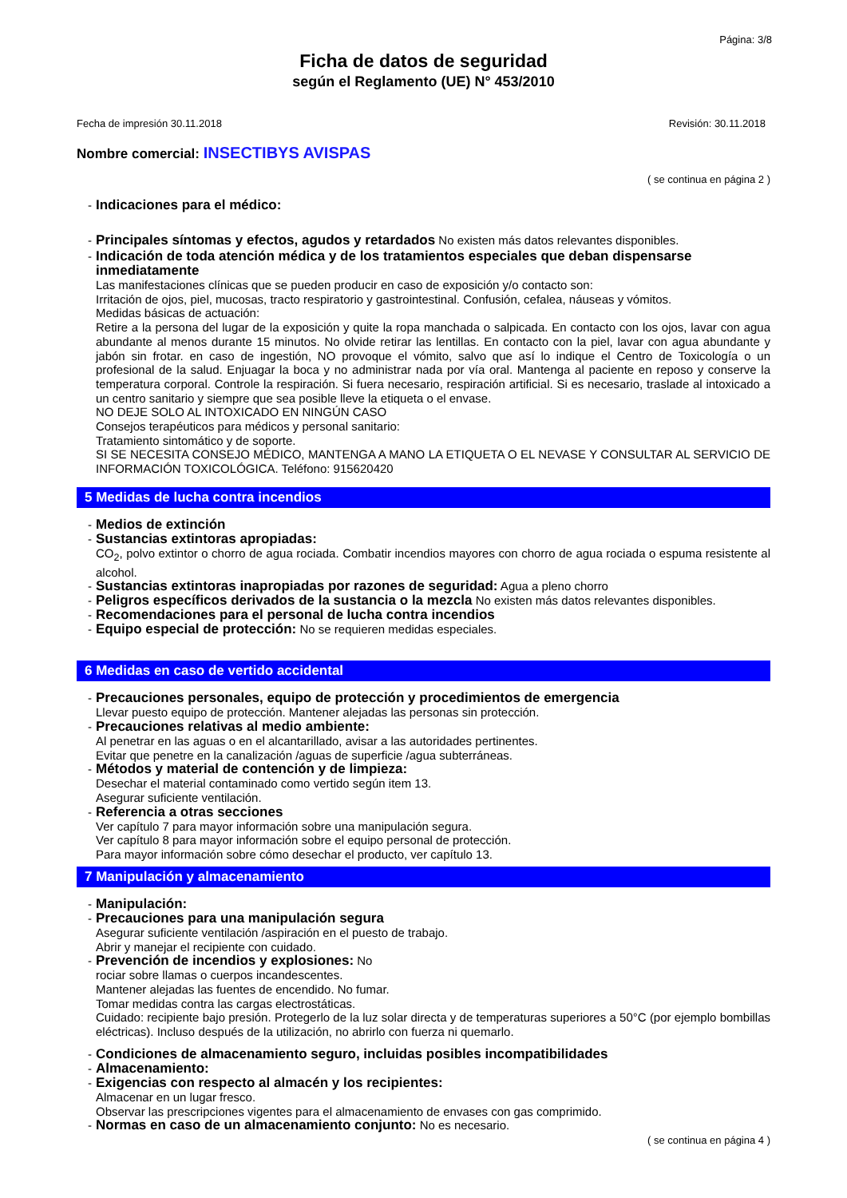Página: 3/8
Ficha de datos de seguridad
según el Reglamento (UE) N° 453/2010
Fecha de impresión 30.11.2018 Revisión: 30.11.2018
Nombre comercial: INSECTIBYS AVISPAS
( se continua en página 2 )
- Indicaciones para el médico:
- Principales síntomas y efectos, agudos y retardados No existen más datos relevantes disponibles.
- Indicación de toda atención médica y de los tratamientos especiales que deban dispensarse inmediatamente
Las manifestaciones clínicas que se pueden producir en caso de exposición y/o contacto son:
Irritación de ojos, piel, mucosas, tracto respiratorio y gastrointestinal. Confusión, cefalea, náuseas y vómitos.
Medidas básicas de actuación:
Retire a la persona del lugar de la exposición y quite la ropa manchada o salpicada. En contacto con los ojos, lavar con agua abundante al menos durante 15 minutos. No olvide retirar las lentillas. En contacto con la piel, lavar con agua abundante y jabón sin frotar. en caso de ingestión, NO provoque el vómito, salvo que así lo indique el Centro de Toxicología o un profesional de la salud. Enjuagar la boca y no administrar nada por vía oral. Mantenga al paciente en reposo y conserve la temperatura corporal. Controle la respiración. Si fuera necesario, respiración artificial. Si es necesario, traslade al intoxicado a un centro sanitario y siempre que sea posible lleve la etiqueta o el envase.
NO DEJE SOLO AL INTOXICADO EN NINGÚN CASO
Consejos terapéuticos para médicos y personal sanitario:
Tratamiento sintomático y de soporte.
SI SE NECESITA CONSEJO MÉDICO, MANTENGA A MANO LA ETIQUETA O EL NEVASE Y CONSULTAR AL SERVICIO DE INFORMACIÓN TOXICOLÓGICA. Teléfono: 915620420
5 Medidas de lucha contra incendios
- Medios de extinción
- Sustancias extintoras apropiadas:
CO<sub>2</sub>, polvo extintor o chorro de agua rociada. Combatir incendios mayores con chorro de agua rociada o espuma resistente al alcohol.
- Sustancias extintoras inapropiadas por razones de seguridad: Agua a pleno chorro
- Peligros específicos derivados de la sustancia o la mezcla No existen más datos relevantes disponibles.
- Recomendaciones para el personal de lucha contra incendios
- Equipo especial de protección: No se requieren medidas especiales.
6 Medidas en caso de vertido accidental
- Precauciones personales, equipo de protección y procedimientos de emergencia
Llevar puesto equipo de protección. Mantener alejadas las personas sin protección.
- Precauciones relativas al medio ambiente:
Al penetrar en las aguas o en el alcantarillado, avisar a las autoridades pertinentes.
Evitar que penetre en la canalización /aguas de superficie /agua subterráneas.
- Métodos y material de contención y de limpieza:
Desechar el material contaminado como vertido según item 13.
Asegurar suficiente ventilación.
- Referencia a otras secciones
Ver capítulo 7 para mayor información sobre una manipulación segura.
Ver capítulo 8 para mayor información sobre el equipo personal de protección.
Para mayor información sobre cómo desechar el producto, ver capítulo 13.
7 Manipulación y almacenamiento
- Manipulación:
- Precauciones para una manipulación segura
Asegurar suficiente ventilación /aspiración en el puesto de trabajo.
Abrir y manejar el recipiente con cuidado.
- Prevención de incendios y explosiones: No
rociar sobre llamas o cuerpos incandescentes.
Mantener alejadas las fuentes de encendido. No fumar.
Tomar medidas contra las cargas electrostáticas.
Cuidado: recipiente bajo presión. Protegerlo de la luz solar directa y de temperaturas superiores a 50°C (por ejemplo bombillas eléctricas). Incluso después de la utilización, no abrirlo con fuerza ni quemarlo.
- Condiciones de almacenamiento seguro, incluidas posibles incompatibilidades
- Almacenamiento:
- Exigencias con respecto al almacén y los recipientes:
Almacenar en un lugar fresco.
Observar las prescripciones vigentes para el almacenamiento de envases con gas comprimido.
- Normas en caso de un almacenamiento conjunto: No es necesario.
( se continua en página 4 )